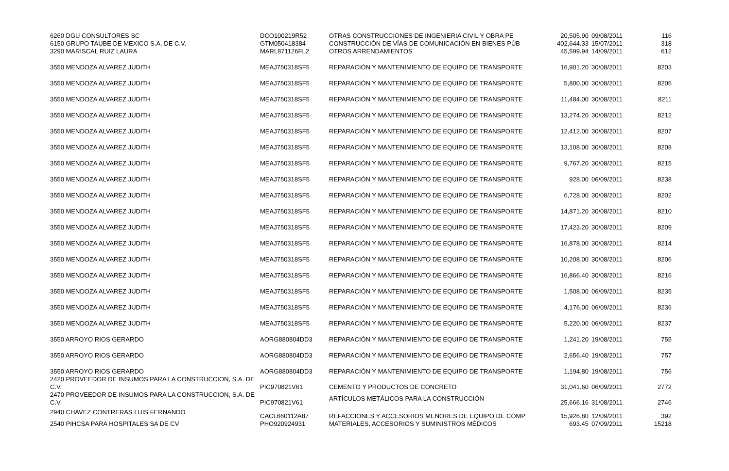| 6260 DGU CONSULTORES SC | DCO100219R52 | OTRAS CONSTRUCCIONES DE INGENIERIA CIVIL Y OBRA PE | 20,505.90 | 09/08/2011 | 116 |
| 6150 GRUPO TAUBE DE MEXICO S.A. DE C.V. | GTM050418384 | CONSTRUCCIÓN DE VÍAS DE COMUNICACIÓN EN BIENES PÚB | 402,644.33 | 15/07/2011 | 318 |
| 3290 MARISCAL RUIZ LAURA | MARL871126FL2 | OTROS ARRENDAMIENTOS | 45,599.94 | 14/09/2011 | 612 |
| 3550 MENDOZA ALVAREZ JUDITH | MEAJ750318SF5 | REPARACIÓN Y MANTENIMIENTO DE EQUIPO DE TRANSPORTE | 16,901.20 | 30/08/2011 | 8203 |
| 3550 MENDOZA ALVAREZ JUDITH | MEAJ750318SF5 | REPARACIÓN Y MANTENIMIENTO DE EQUIPO DE TRANSPORTE | 5,800.00 | 30/08/2011 | 8205 |
| 3550 MENDOZA ALVAREZ JUDITH | MEAJ750318SF5 | REPARACIÓN Y MANTENIMIENTO DE EQUIPO DE TRANSPORTE | 11,484.00 | 30/08/2011 | 8211 |
| 3550 MENDOZA ALVAREZ JUDITH | MEAJ750318SF5 | REPARACIÓN Y MANTENIMIENTO DE EQUIPO DE TRANSPORTE | 13,274.20 | 30/08/2011 | 8212 |
| 3550 MENDOZA ALVAREZ JUDITH | MEAJ750318SF5 | REPARACIÓN Y MANTENIMIENTO DE EQUIPO DE TRANSPORTE | 12,412.00 | 30/08/2011 | 8207 |
| 3550 MENDOZA ALVAREZ JUDITH | MEAJ750318SF5 | REPARACIÓN Y MANTENIMIENTO DE EQUIPO DE TRANSPORTE | 13,108.00 | 30/08/2011 | 8208 |
| 3550 MENDOZA ALVAREZ JUDITH | MEAJ750318SF5 | REPARACIÓN Y MANTENIMIENTO DE EQUIPO DE TRANSPORTE | 9,767.20 | 30/08/2011 | 8215 |
| 3550 MENDOZA ALVAREZ JUDITH | MEAJ750318SF5 | REPARACIÓN Y MANTENIMIENTO DE EQUIPO DE TRANSPORTE | 928.00 | 06/09/2011 | 8238 |
| 3550 MENDOZA ALVAREZ JUDITH | MEAJ750318SF5 | REPARACIÓN Y MANTENIMIENTO DE EQUIPO DE TRANSPORTE | 6,728.00 | 30/08/2011 | 8202 |
| 3550 MENDOZA ALVAREZ JUDITH | MEAJ750318SF5 | REPARACIÓN Y MANTENIMIENTO DE EQUIPO DE TRANSPORTE | 14,871.20 | 30/08/2011 | 8210 |
| 3550 MENDOZA ALVAREZ JUDITH | MEAJ750318SF5 | REPARACIÓN Y MANTENIMIENTO DE EQUIPO DE TRANSPORTE | 17,423.20 | 30/08/2011 | 8209 |
| 3550 MENDOZA ALVAREZ JUDITH | MEAJ750318SF5 | REPARACIÓN Y MANTENIMIENTO DE EQUIPO DE TRANSPORTE | 16,878.00 | 30/08/2011 | 8214 |
| 3550 MENDOZA ALVAREZ JUDITH | MEAJ750318SF5 | REPARACIÓN Y MANTENIMIENTO DE EQUIPO DE TRANSPORTE | 10,208.00 | 30/08/2011 | 8206 |
| 3550 MENDOZA ALVAREZ JUDITH | MEAJ750318SF5 | REPARACIÓN Y MANTENIMIENTO DE EQUIPO DE TRANSPORTE | 16,866.40 | 30/08/2011 | 8216 |
| 3550 MENDOZA ALVAREZ JUDITH | MEAJ750318SF5 | REPARACIÓN Y MANTENIMIENTO DE EQUIPO DE TRANSPORTE | 1,508.00 | 06/09/2011 | 8235 |
| 3550 MENDOZA ALVAREZ JUDITH | MEAJ750318SF5 | REPARACIÓN Y MANTENIMIENTO DE EQUIPO DE TRANSPORTE | 4,176.00 | 06/09/2011 | 8236 |
| 3550 MENDOZA ALVAREZ JUDITH | MEAJ750318SF5 | REPARACIÓN Y MANTENIMIENTO DE EQUIPO DE TRANSPORTE | 5,220.00 | 06/09/2011 | 8237 |
| 3550 ARROYO RIOS GERARDO | AORG880804DD3 | REPARACIÓN Y MANTENIMIENTO DE EQUIPO DE TRANSPORTE | 1,241.20 | 19/08/2011 | 755 |
| 3550 ARROYO RIOS GERARDO | AORG880804DD3 | REPARACIÓN Y MANTENIMIENTO DE EQUIPO DE TRANSPORTE | 2,656.40 | 19/08/2011 | 757 |
| 3550 ARROYO RIOS GERARDO | AORG880804DD3 | REPARACIÓN Y MANTENIMIENTO DE EQUIPO DE TRANSPORTE | 1,194.80 | 19/08/2011 | 756 |
| 2420 PROVEEDOR DE INSUMOS PARA LA CONSTRUCCION, S.A. DE C.V. | PIC970821V61 | CEMENTO Y PRODUCTOS DE CONCRETO | 31,041.60 | 06/09/2011 | 2772 |
| 2470 PROVEEDOR DE INSUMOS PARA LA CONSTRUCCION, S.A. DE C.V. | PIC970821V61 | ARTÍCULOS METÁLICOS PARA LA CONSTRUCCIÓN | 25,666.16 | 31/08/2011 | 2746 |
| 2940 CHAVEZ CONTRERAS LUIS FERNANDO | CACL660112A87 | REFACCIONES Y ACCESORIOS MENORES DE EQUIPO DE CÓMP | 15,926.80 | 12/09/2011 | 392 |
| 2540 PIHCSA PARA HOSPITALES SA DE CV | PHO920924931 | MATERIALES, ACCESORIOS Y SUMINISTROS MÉDICOS | 693.45 | 07/09/2011 | 15218 |